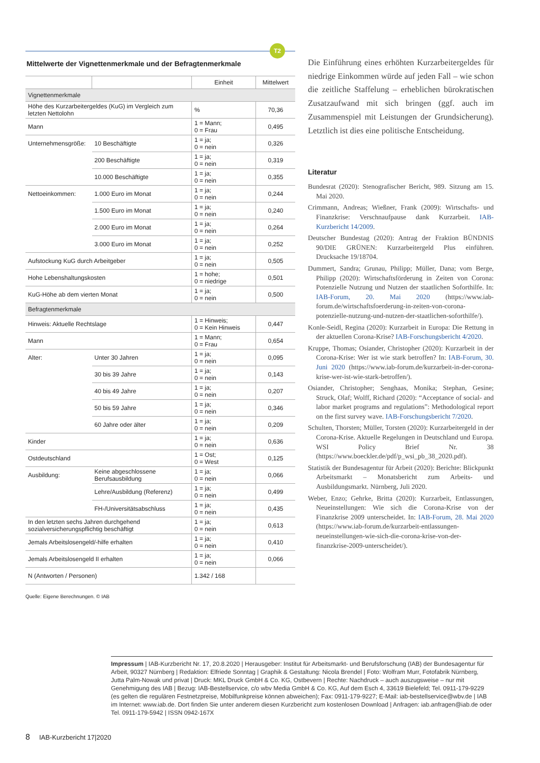T2
Mittelwerte der Vignettenmerkmale und der Befragtenmerkmale
| | | Einheit | Mittelwert |
| --- | --- | --- | --- |
| Vignettenmerkmale | | | |
| Höhe des Kurzarbeitergeldes (KuG) im Vergleich zum letzten Nettolohn | | % | 70,36 |
| Mann | | 1 = Mann; 0 = Frau | 0,495 |
| Unternehmensgröße: | 10 Beschäftigte | 1 = ja; 0 = nein | 0,326 |
| | 200 Beschäftigte | 1 = ja; 0 = nein | 0,319 |
| | 10.000 Beschäftigte | 1 = ja; 0 = nein | 0,355 |
| Nettoeinkommen: | 1.000 Euro im Monat | 1 = ja; 0 = nein | 0,244 |
| | 1.500 Euro im Monat | 1 = ja; 0 = nein | 0,240 |
| | 2.000 Euro im Monat | 1 = ja; 0 = nein | 0,264 |
| | 3.000 Euro im Monat | 1 = ja; 0 = nein | 0,252 |
| Aufstockung KuG durch Arbeitgeber | | 1 = ja; 0 = nein | 0,505 |
| Hohe Lebenshaltungskosten | | 1 = hohe; 0 = niedrige | 0,501 |
| KuG-Höhe ab dem vierten Monat | | 1 = ja; 0 = nein | 0,500 |
| Befragtenmerkmale | | | |
| Hinweis: Aktuelle Rechtslage | | 1 = Hinweis; 0 = Kein Hinweis | 0,447 |
| Mann | | 1 = Mann; 0 = Frau | 0,654 |
| Alter: | Unter 30 Jahren | 1 = ja; 0 = nein | 0,095 |
| | 30 bis 39 Jahre | 1 = ja; 0 = nein | 0,143 |
| | 40 bis 49 Jahre | 1 = ja; 0 = nein | 0,207 |
| | 50 bis 59 Jahre | 1 = ja; 0 = nein | 0,346 |
| | 60 Jahre oder älter | 1 = ja; 0 = nein | 0,209 |
| Kinder | | 1 = ja; 0 = nein | 0,636 |
| Ostdeutschland | | 1 = Ost; 0 = West | 0,125 |
| Ausbildung: | Keine abgeschlossene Berufsausbildung | 1 = ja; 0 = nein | 0,066 |
| | Lehre/Ausbildung (Referenz) | 1 = ja; 0 = nein | 0,499 |
| | FH-/Universitätsabschluss | 1 = ja; 0 = nein | 0,435 |
| In den letzten sechs Jahren durchgehend sozialversicherungspflichtig beschäftigt | | 1 = ja; 0 = nein | 0,613 |
| Jemals Arbeitslosengeld/-hilfe erhalten | | 1 = ja; 0 = nein | 0,410 |
| Jemals Arbeitslosengeld II erhalten | | 1 = ja; 0 = nein | 0,066 |
| N (Antworten / Personen) | | 1.342 / 168 | |
Quelle: Eigene Berechnungen. © IAB
Die Einführung eines erhöhten Kurzarbeitergeldes für niedrige Einkommen würde auf jeden Fall – wie schon die zeitliche Staffelung – erheblichen bürokratischen Zusatzaufwand mit sich bringen (ggf. auch im Zusammenspiel mit Leistungen der Grundsicherung). Letztlich ist dies eine politische Entscheidung.
Literatur
Bundesrat (2020): Stenografischer Bericht, 989. Sitzung am 15. Mai 2020.
Crimmann, Andreas; Wießner, Frank (2009): Wirtschafts- und Finanzkrise: Verschnaufpause dank Kurzarbeit. IAB-Kurzbericht 14/2009.
Deutscher Bundestag (2020): Antrag der Fraktion BÜNDNIS 90/DIE GRÜNEN: Kurzarbeitergeld Plus einführen. Drucksache 19/18704.
Dummert, Sandra; Grunau, Philipp; Müller, Dana; vom Berge, Philipp (2020): Wirtschaftsförderung in Zeiten von Corona: Potenzielle Nutzung und Nutzen der staatlichen Soforthilfe. In: IAB-Forum, 20. Mai 2020 (https://www.iab-forum.de/wirtschaftsfoerderung-in-zeiten-von-corona-potenzielle-nutzung-und-nutzen-der-staatlichen-soforthilfe/).
Konle-Seidl, Regina (2020): Kurzarbeit in Europa: Die Rettung in der aktuellen Corona-Krise? IAB-Forschungsbericht 4/2020.
Kruppe, Thomas; Osiander, Christopher (2020): Kurzarbeit in der Corona-Krise: Wer ist wie stark betroffen? In: IAB-Forum, 30. Juni 2020 (https://www.iab-forum.de/kurzarbeit-in-der-corona-krise-wer-ist-wie-stark-betroffen/).
Osiander, Christopher; Senghaas, Monika; Stephan, Gesine; Struck, Olaf; Wolff, Richard (2020): “Acceptance of social- and labor market programs and regulations”: Methodological report on the first survey wave. IAB-Forschungsbericht 7/2020.
Schulten, Thorsten; Müller, Torsten (2020): Kurzarbeitergeld in der Corona-Krise. Aktuelle Regelungen in Deutschland und Europa. WSI Policy Brief Nr. 38 (https://www.boeckler.de/pdf/p_wsi_pb_38_2020.pdf).
Statistik der Bundesagentur für Arbeit (2020): Berichte: Blickpunkt Arbeitsmarkt – Monatsbericht zum Arbeits- und Ausbildungsmarkt. Nürnberg, Juli 2020.
Weber, Enzo; Gehrke, Britta (2020): Kurzarbeit, Entlassungen, Neueinstellungen: Wie sich die Corona-Krise von der Finanzkrise 2009 unterscheidet. In: IAB-Forum, 28. Mai 2020 (https://www.iab-forum.de/kurzarbeit-entlassungen-neueinstellungen-wie-sich-die-corona-krise-von-der-finanzkrise-2009-unterscheidet/).
Impressum | IAB-Kurzbericht Nr. 17, 20.8.2020 | Herausgeber: Institut für Arbeitsmarkt- und Berufsforschung (IAB) der Bundesagentur für Arbeit, 90327 Nürnberg | Redaktion: Elfriede Sonntag | Graphik & Gestaltung: Nicola Brendel | Foto: Wolfram Murr, Fotofabrik Nürnberg, Jutta Palm-Nowak und privat | Druck: MKL Druck GmbH & Co. KG, Ostbevern | Rechte: Nachdruck – auch auszugsweise – nur mit Genehmigung des IAB | Bezug: IAB-Bestellservice, c/o wbv Media GmbH & Co. KG, Auf dem Esch 4, 33619 Bielefeld; Tel. 0911-179-9229 (es gelten die regulären Festnetzpreise, Mobilfunkpreise können abweichen); Fax: 0911-179-9227; E-Mail: iab-bestellservice@wbv.de | IAB im Internet: www.iab.de. Dort finden Sie unter anderem diesen Kurzbericht zum kostenlosen Download | Anfragen: iab.anfragen@iab.de oder Tel. 0911-179-5942 | ISSN 0942-167X
8 IAB-Kurzbericht 17|2020